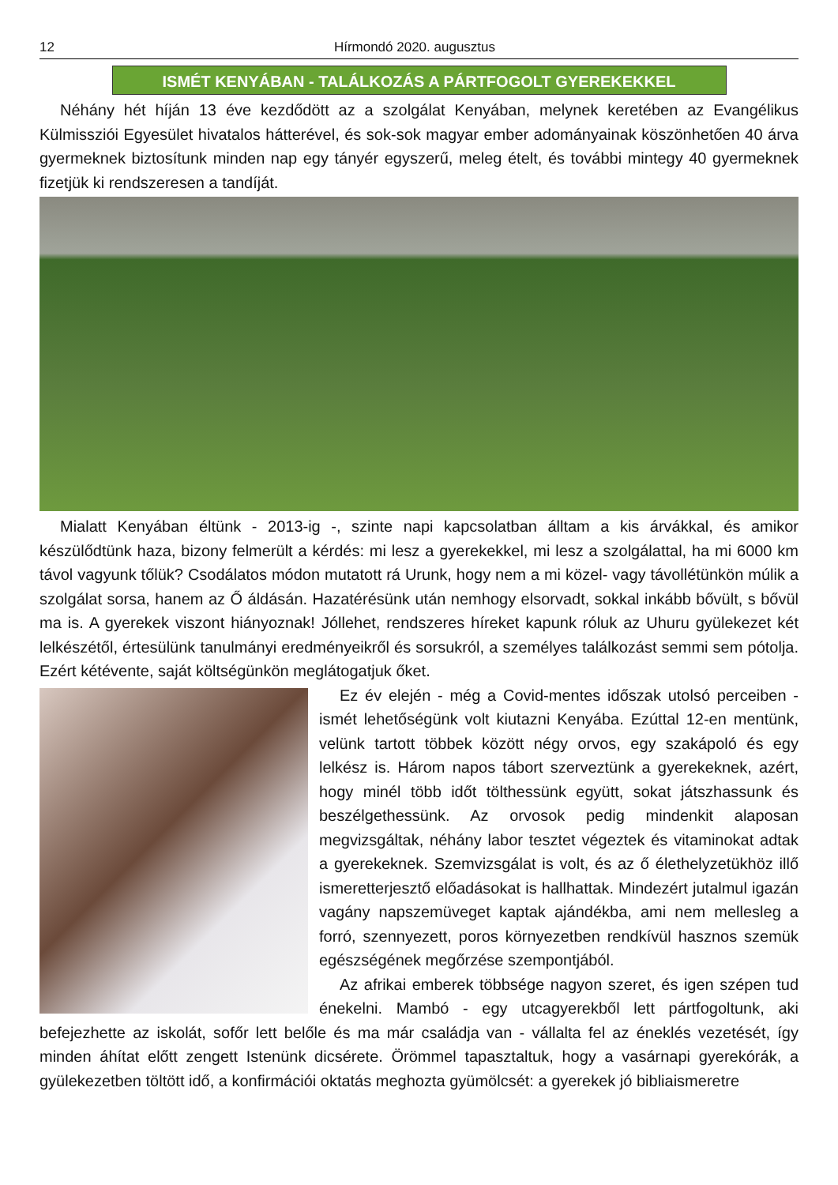12 Hírmondó 2020. augusztus
ISMÉT KENYÁBAN - TALÁLKOZÁS A PÁRTFOGOLT GYEREKEKKEL
Néhány hét híján 13 éve kezdődött az a szolgálat Kenyában, melynek keretében az Evangélikus Külmissziói Egyesület hivatalos hátterével, és sok-sok magyar ember adományainak köszönhetően 40 árva gyermeknek biztosítunk minden nap egy tányér egyszerű, meleg ételt, és további mintegy 40 gyermeknek fizetjük ki rendszeresen a tandíját.
Mialatt Kenyában éltünk - 2013-ig -, szinte napi kapcsolatban álltam a kis árvákkal, és amikor készülődtünk haza, bizony felmerült a kérdés: mi lesz a gyerekekkel, mi lesz a szolgálattal, ha mi 6000 km távol vagyunk tőlük? Csodálatos módon mutatott rá Urunk, hogy nem a mi közel- vagy távollétünkön múlik a szolgálat sorsa, hanem az Ő áldásán. Hazatérésünk után nemhogy elsorvadt, sokkal inkább bővült, s bővül ma is. A gyerekek viszont hiányoznak! Jóllehet, rendszeres híreket kapunk róluk az Uhuru gyülekezet két lelkészétől, értesülünk tanulmányi eredményeikről és sorsukról, a személyes találkozást semmi sem pótolja. Ezért kétévente, saját költségünkön meglátogatjuk őket.
Ez év elején - még a Covid-mentes időszak utolsó perceiben - ismét lehetőségünk volt kiutazni Kenyába. Ezúttal 12-en mentünk, velünk tartott többek között négy orvos, egy szakápoló és egy lelkész is. Három napos tábort szerveztünk a gyerekeknek, azért, hogy minél több időt tölthessünk együtt, sokat játszhassunk és beszélgethessünk. Az orvosok pedig mindenkit alaposan megvizsgáltak, néhány labor tesztet végeztek és vitaminokat adtak a gyerekeknek. Szemvizsgálat is volt, és az ő élethelyzetükhöz illő ismeretterjesztő előadásokat is hallhattak. Mindezért jutalmul igazán vagány napszemüveget kaptak ajándékba, ami nem mellesleg a forró, szennyezett, poros környezetben rendkívül hasznos szemük egészségének megőrzése szempontjából.
Az afrikai emberek többsége nagyon szeret, és igen szépen tud énekelni. Mambó - egy utcagyerekből lett pártfogoltunk, aki befejezhette az iskolát, sofőr lett belőle és ma már családja van - vállalta fel az éneklés vezetését, így minden áhítat előtt zengett Istenünk dicsérete. Örömmel tapasztaltuk, hogy a vasárnapi gyerekórák, a gyülekezetben töltött idő, a konfirmációi oktatás meghozta gyümölcsét: a gyerekek jó bibliaismeretre